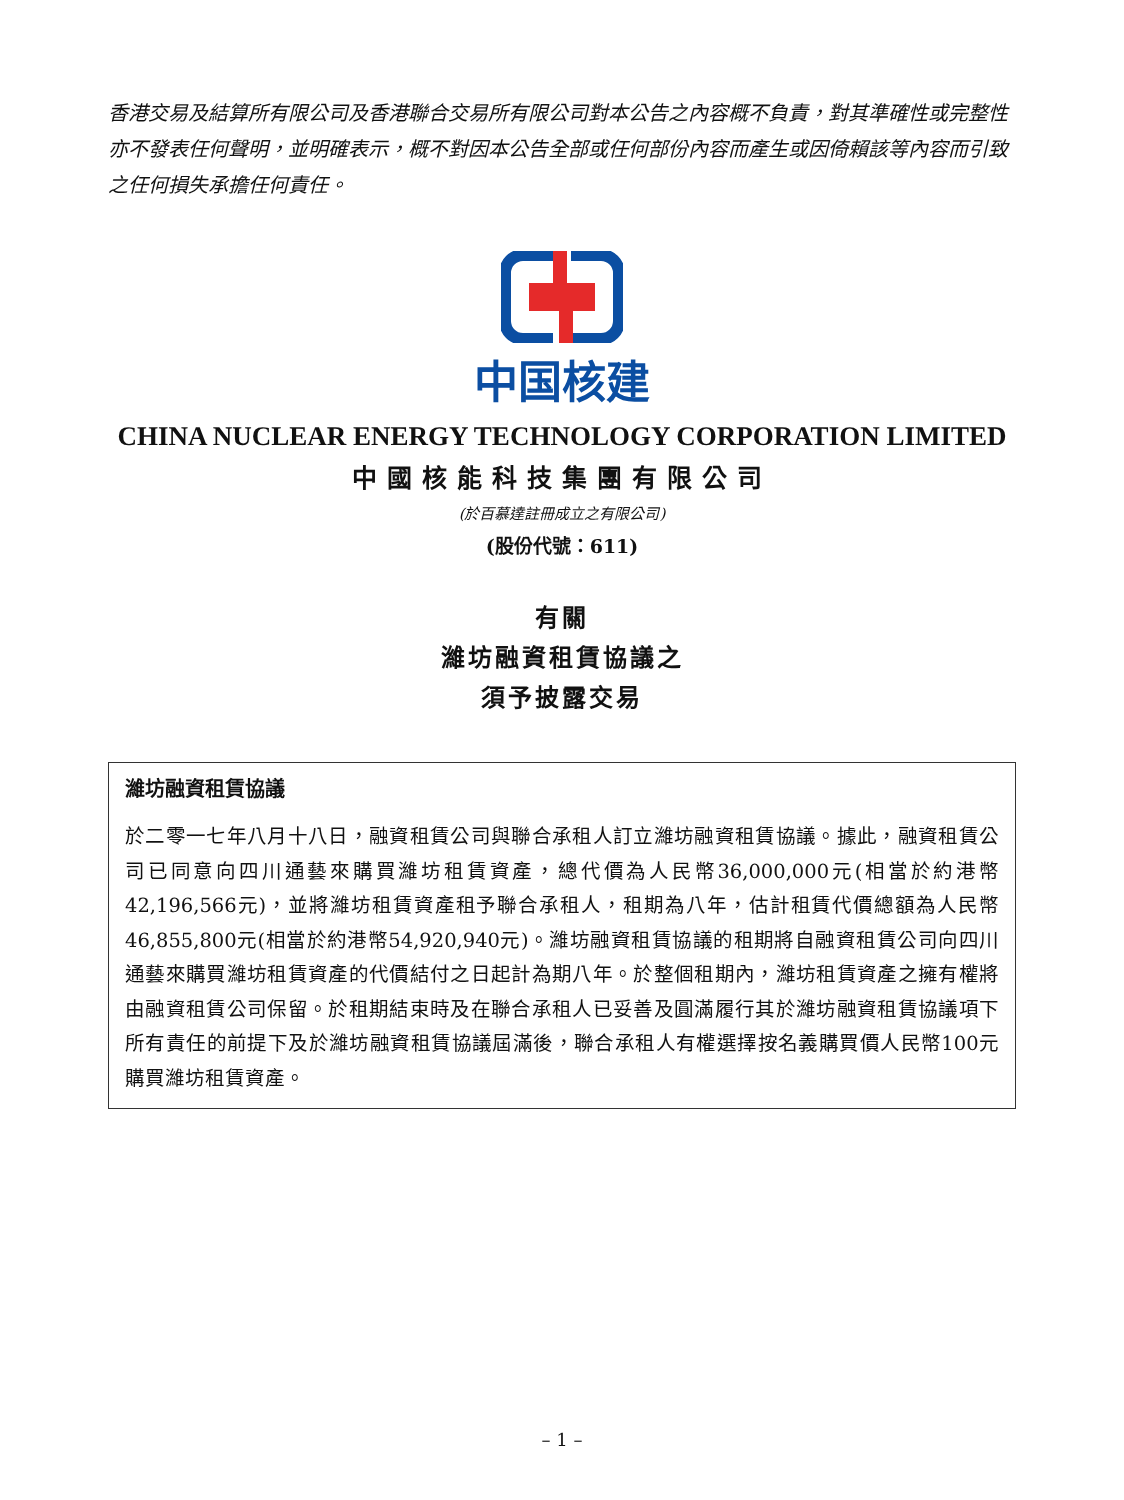香港交易及結算所有限公司及香港聯合交易所有限公司對本公告之內容概不負責，對其準確性或完整性亦不發表任何聲明，並明確表示，概不對因本公告全部或任何部份內容而產生或因倚賴該等內容而引致之任何損失承擔任何責任。
中国核建
CHINA NUCLEAR ENERGY TECHNOLOGY CORPORATION LIMITED
中國核能科技集團有限公司
(於百慕達註冊成立之有限公司)
(股份代號：611)
有關
濰坊融資租賃協議之
須予披露交易
濰坊融資租賃協議
於二零一七年八月十八日，融資租賃公司與聯合承租人訂立濰坊融資租賃協議。據此，融資租賃公司已同意向四川通藝來購買濰坊租賃資產，總代價為人民幣36,000,000元(相當於約港幣42,196,566元)，並將濰坊租賃資產租予聯合承租人，租期為八年，估計租賃代價總額為人民幣46,855,800元(相當於約港幣54,920,940元)。濰坊融資租賃協議的租期將自融資租賃公司向四川通藝來購買濰坊租賃資產的代價結付之日起計為期八年。於整個租期內，濰坊租賃資產之擁有權將由融資租賃公司保留。於租期結束時及在聯合承租人已妥善及圓滿履行其於濰坊融資租賃協議項下所有責任的前提下及於濰坊融資租賃協議屆滿後，聯合承租人有權選擇按名義購買價人民幣100元購買濰坊租賃資產。
– 1 –